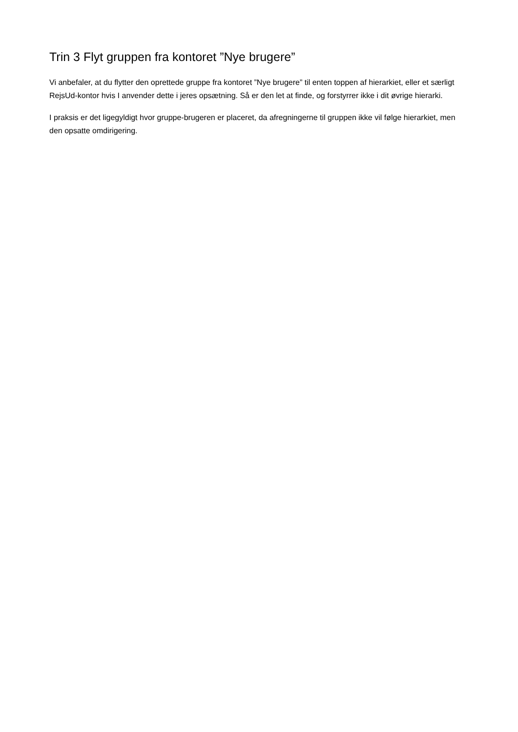Trin 3 Flyt gruppen fra kontoret ”Nye brugere”
Vi anbefaler, at du flytter den oprettede gruppe fra kontoret ”Nye brugere” til enten toppen af hierarkiet, eller et særligt RejsUd-kontor hvis I anvender dette i jeres opsætning. Så er den let at finde, og forstyrrer ikke i dit øvrige hierarki.
I praksis er det ligegyldigt hvor gruppe-brugeren er placeret, da afregningerne til gruppen ikke vil følge hierarkiet, men den opsatte omdirigering.